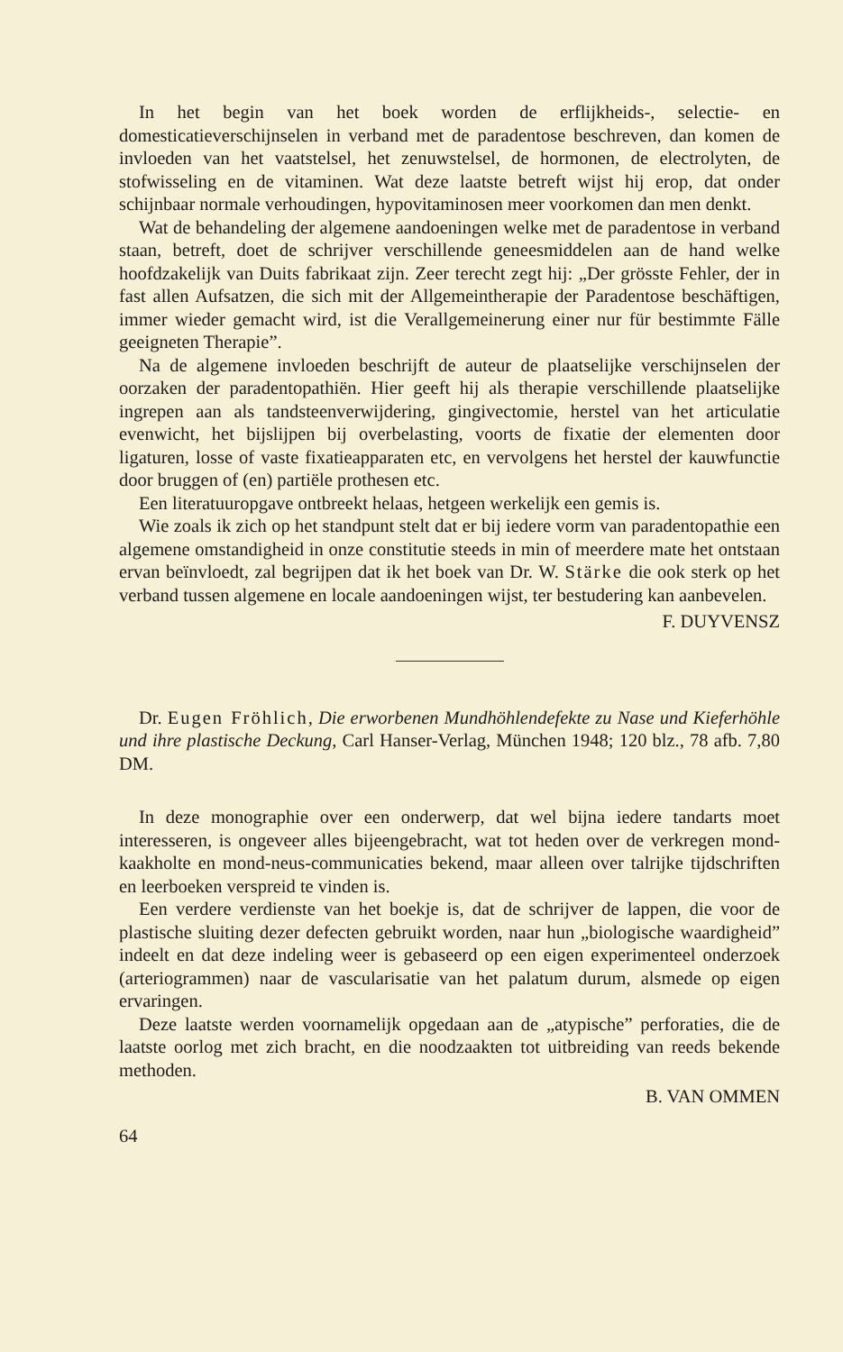In het begin van het boek worden de erflijkheids-, selectie- en domesticatieverschijnselen in verband met de paradentose beschreven, dan komen de invloeden van het vaatstelsel, het zenuwstelsel, de hormonen, de electrolyten, de stofwisseling en de vitaminen. Wat deze laatste betreft wijst hij erop, dat onder schijnbaar normale verhoudingen, hypovitaminosen meer voorkomen dan men denkt.
Wat de behandeling der algemene aandoeningen welke met de paradentose in verband staan, betreft, doet de schrijver verschillende geneesmiddelen aan de hand welke hoofdzakelijk van Duits fabrikaat zijn. Zeer terecht zegt hij: „Der grösste Fehler, der in fast allen Aufsatzen, die sich mit der Allgemeintherapie der Paradentose beschäftigen, immer wieder gemacht wird, ist die Verallgemeinerung einer nur für bestimmte Fälle geeigneten Therapie”.
Na de algemene invloeden beschrijft de auteur de plaatselijke verschijnselen der oorzaken der paradentopathiën. Hier geeft hij als therapie verschillende plaatselijke ingrepen aan als tandsteenverwijdering, gingivectomie, herstel van het articulatie evenwicht, het bijslijpen bij overbelasting, voorts de fixatie der elementen door ligaturen, losse of vaste fixatieapparaten etc, en vervolgens het herstel der kauwfunctie door bruggen of (en) partiële prothesen etc.
Een literatuuropgave ontbreekt helaas, hetgeen werkelijk een gemis is.
Wie zoals ik zich op het standpunt stelt dat er bij iedere vorm van paradentopathie een algemene omstandigheid in onze constitutie steeds in min of meerdere mate het ontstaan ervan beïnvloedt, zal begrijpen dat ik het boek van Dr. W. Stärke die ook sterk op het verband tussen algemene en locale aandoeningen wijst, ter bestudering kan aanbevelen.
F. DUYVENSZ
Dr. Eugen Fröhlich, Die erworbenen Mundhöhlendefekte zu Nase und Kieferhöhle und ihre plastische Deckung, Carl Hanser-Verlag, München 1948; 120 blz., 78 afb. 7,80 DM.
In deze monographie over een onderwerp, dat wel bijna iedere tandarts moet interesseren, is ongeveer alles bijeengebracht, wat tot heden over de verkregen mond-kaakholte en mond-neus-communicaties bekend, maar alleen over talrijke tijdschriften en leerboeken verspreid te vinden is.
Een verdere verdienste van het boekje is, dat de schrijver de lappen, die voor de plastische sluiting dezer defecten gebruikt worden, naar hun „biologische waardigheid” indeelt en dat deze indeling weer is gebaseerd op een eigen experimenteel onderzoek (arteriogrammen) naar de vascularisatie van het palatum durum, alsmede op eigen ervaringen.
Deze laatste werden voornamelijk opgedaan aan de „atypische” perforaties, die de laatste oorlog met zich bracht, en die noodzaakten tot uitbreiding van reeds bekende methoden.
B. VAN OMMEN
64